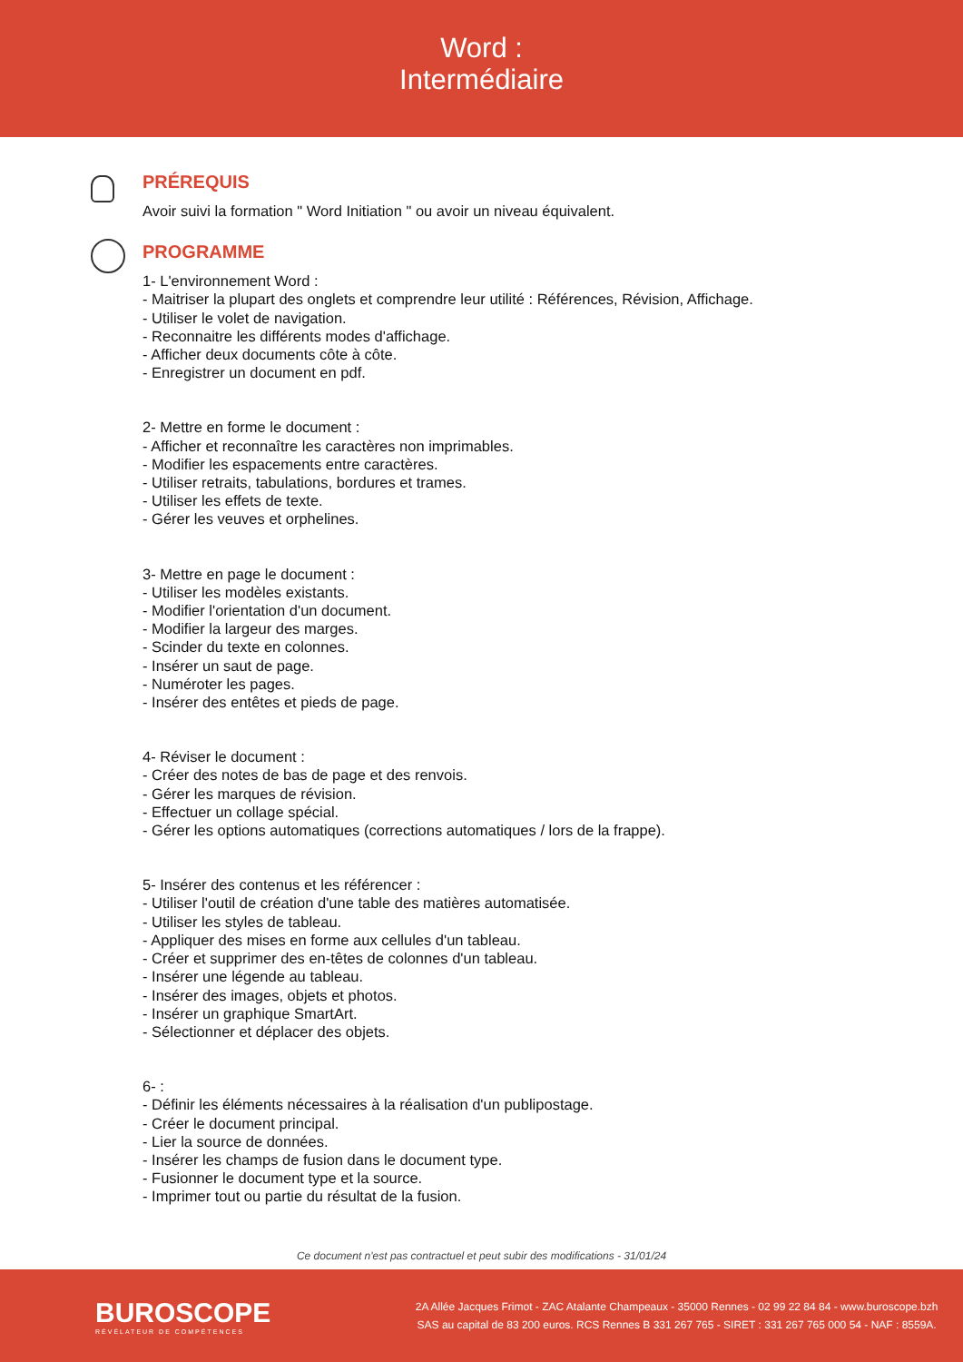Word :
Intermédiaire
PRÉREQUIS
Avoir suivi la formation " Word Initiation " ou avoir un niveau équivalent.
PROGRAMME
1- L'environnement Word :
- Maitriser la plupart des onglets et comprendre leur utilité : Références, Révision, Affichage.
- Utiliser le volet de navigation.
- Reconnaitre les différents modes d'affichage.
- Afficher deux documents côte à côte.
- Enregistrer un document en pdf.
2- Mettre en forme le document :
- Afficher et reconnaître les caractères non imprimables.
- Modifier les espacements entre caractères.
- Utiliser retraits, tabulations, bordures et trames.
- Utiliser les effets de texte.
- Gérer les veuves et orphelines.
3- Mettre en page le document :
- Utiliser les modèles existants.
- Modifier l'orientation d'un document.
- Modifier la largeur des marges.
- Scinder du texte en colonnes.
- Insérer un saut de page.
- Numéroter les pages.
- Insérer des entêtes et pieds de page.
4- Réviser le document :
- Créer des notes de bas de page et des renvois.
- Gérer les marques de révision.
- Effectuer un collage spécial.
- Gérer les options automatiques (corrections automatiques / lors de la frappe).
5- Insérer des contenus et les référencer :
- Utiliser l'outil de création d'une table des matières automatisée.
- Utiliser les styles de tableau.
- Appliquer des mises en forme aux cellules d'un tableau.
- Créer et supprimer des en-têtes de colonnes d'un tableau.
- Insérer une légende au tableau.
- Insérer des images, objets et photos.
- Insérer un graphique SmartArt.
- Sélectionner et déplacer des objets.
6- :
- Définir les éléments nécessaires à la réalisation d'un publipostage.
- Créer le document principal.
- Lier la source de données.
- Insérer les champs de fusion dans le document type.
- Fusionner le document type et la source.
- Imprimer tout ou partie du résultat de la fusion.
Ce document n'est pas contractuel et peut subir des modifications - 31/01/24
BUROSCOPE
RÉVÉLATEUR DE COMPÉTENCES
2A Allée Jacques Frimot - ZAC Atalante Champeaux - 35000 Rennes - 02 99 22 84 84 - www.buroscope.bzh
SAS au capital de 83 200 euros. RCS Rennes B 331 267 765 - SIRET : 331 267 765 000 54 - NAF : 8559A.